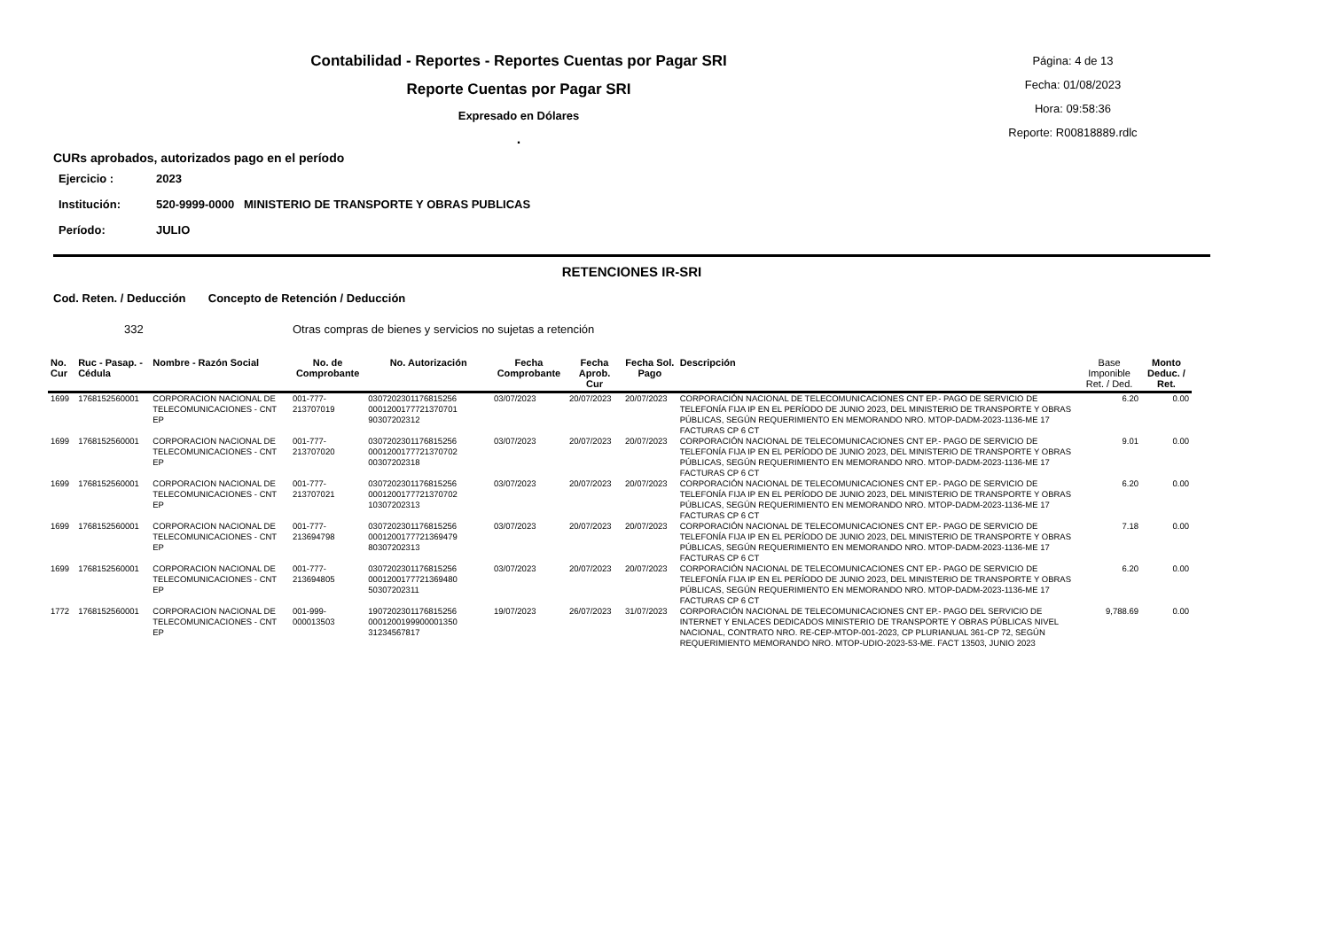Contabilidad - Reportes - Reportes Cuentas por Pagar SRI
Reporte Cuentas por Pagar SRI
Expresado en Dólares
.
Página: 4 de 13
Fecha: 01/08/2023
Hora: 09:58:36
Reporte: R00818889.rdlc
CURs aprobados, autorizados pago en el período
| Ejercicio : | 2023 |
| Institución: | 520-9999-0000 MINISTERIO DE TRANSPORTE Y OBRAS PUBLICAS |
| Período: | JULIO |
RETENCIONES IR-SRI
Cod. Reten. / Deducción Concepto de Retención / Deducción
332 Otras compras de bienes y servicios no sujetas a retención
| No. Cur | Ruc - Pasap. - Cédula | Nombre - Razón Social | No. de Comprobante | No. Autorización | Fecha Comprobante | Fecha Aprob. Cur | Fecha Sol. Pago | Descripción | Base Imponible Ret. / Ded. | Monto Deduc. / Ret. |
| --- | --- | --- | --- | --- | --- | --- | --- | --- | --- | --- |
| 1699 | 1768152560001 | CORPORACION NACIONAL DE TELECOMUNICACIONES - CNT EP | 001-777-213707019 | 0307202301176815256 0001200177721370701 90307202312 | 03/07/2023 | 20/07/2023 | 20/07/2023 | CORPORACIÓN NACIONAL DE TELECOMUNICACIONES CNT EP.- PAGO DE SERVICIO DE TELEFONÍA FIJA IP EN EL PERÍODO DE JUNIO 2023, DEL MINISTERIO DE TRANSPORTE Y OBRAS PÚBLICAS, SEGÚN REQUERIMIENTO EN MEMORANDO NRO. MTOP-DADM-2023-1136-ME 17 FACTURAS CP 6 CT | 6.20 | 0.00 |
| 1699 | 1768152560001 | CORPORACION NACIONAL DE TELECOMUNICACIONES - CNT EP | 001-777-213707020 | 0307202301176815256 0001200177721370702 00307202318 | 03/07/2023 | 20/07/2023 | 20/07/2023 | CORPORACIÓN NACIONAL DE TELECOMUNICACIONES CNT EP.- PAGO DE SERVICIO DE TELEFONÍA FIJA IP EN EL PERÍODO DE JUNIO 2023, DEL MINISTERIO DE TRANSPORTE Y OBRAS PÚBLICAS, SEGÚN REQUERIMIENTO EN MEMORANDO NRO. MTOP-DADM-2023-1136-ME 17 FACTURAS CP 6 CT | 9.01 | 0.00 |
| 1699 | 1768152560001 | CORPORACION NACIONAL DE TELECOMUNICACIONES - CNT EP | 001-777-213707021 | 0307202301176815256 0001200177721370702 10307202313 | 03/07/2023 | 20/07/2023 | 20/07/2023 | CORPORACIÓN NACIONAL DE TELECOMUNICACIONES CNT EP.- PAGO DE SERVICIO DE TELEFONÍA FIJA IP EN EL PERÍODO DE JUNIO 2023, DEL MINISTERIO DE TRANSPORTE Y OBRAS PÚBLICAS, SEGÚN REQUERIMIENTO EN MEMORANDO NRO. MTOP-DADM-2023-1136-ME 17 FACTURAS CP 6 CT | 6.20 | 0.00 |
| 1699 | 1768152560001 | CORPORACION NACIONAL DE TELECOMUNICACIONES - CNT EP | 001-777-213694798 | 0307202301176815256 0001200177721369479 80307202313 | 03/07/2023 | 20/07/2023 | 20/07/2023 | CORPORACIÓN NACIONAL DE TELECOMUNICACIONES CNT EP.- PAGO DE SERVICIO DE TELEFONÍA FIJA IP EN EL PERÍODO DE JUNIO 2023, DEL MINISTERIO DE TRANSPORTE Y OBRAS PÚBLICAS, SEGÚN REQUERIMIENTO EN MEMORANDO NRO. MTOP-DADM-2023-1136-ME 17 FACTURAS CP 6 CT | 7.18 | 0.00 |
| 1699 | 1768152560001 | CORPORACION NACIONAL DE TELECOMUNICACIONES - CNT EP | 001-777-213694805 | 0307202301176815256 0001200177721369480 50307202311 | 03/07/2023 | 20/07/2023 | 20/07/2023 | CORPORACIÓN NACIONAL DE TELECOMUNICACIONES CNT EP.- PAGO DE SERVICIO DE TELEFONÍA FIJA IP EN EL PERÍODO DE JUNIO 2023, DEL MINISTERIO DE TRANSPORTE Y OBRAS PÚBLICAS, SEGÚN REQUERIMIENTO EN MEMORANDO NRO. MTOP-DADM-2023-1136-ME 17 FACTURAS CP 6 CT | 6.20 | 0.00 |
| 1772 | 1768152560001 | CORPORACION NACIONAL DE TELECOMUNICACIONES - CNT EP | 001-999-000013503 | 1907202301176815256 0001200199900001350 31234567817 | 19/07/2023 | 26/07/2023 | 31/07/2023 | CORPORACIÓN NACIONAL DE TELECOMUNICACIONES CNT EP.- PAGO DEL SERVICIO DE INTERNET Y ENLACES DEDICADOS MINISTERIO DE TRANSPORTE Y OBRAS PÚBLICAS NIVEL NACIONAL, CONTRATO NRO. RE-CEP-MTOP-001-2023, CP PLURIANUAL 361-CP 72, SEGÚN REQUERIMIENTO MEMORANDO NRO. MTOP-UDIO-2023-53-ME. FACT 13503, JUNIO 2023 | 9,788.69 | 0.00 |